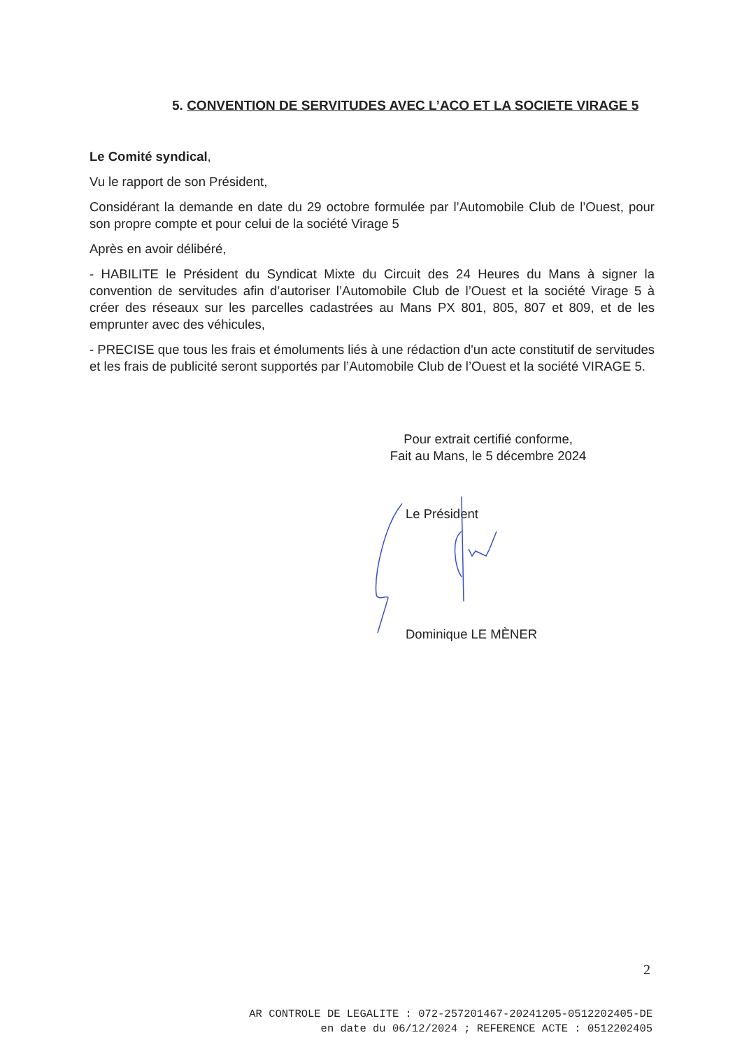5. CONVENTION DE SERVITUDES AVEC L’ACO ET LA SOCIETE VIRAGE 5
Le Comité syndical,
Vu le rapport de son Président,
Considérant la demande en date du 29 octobre formulée par l’Automobile Club de l’Ouest, pour son propre compte et pour celui de la société Virage 5
Après en avoir délibéré,
- HABILITE le Président du Syndicat Mixte du Circuit des 24 Heures du Mans à signer la convention de servitudes afin d’autoriser l’Automobile Club de l’Ouest et la société Virage 5 à créer des réseaux sur les parcelles cadastrées au Mans PX 801, 805, 807 et 809, et de les emprunter avec des véhicules,
- PRECISE que tous les frais et émoluments liés à une rédaction d'un acte constitutif de servitudes et les frais de publicité seront supportés par l’Automobile Club de l’Ouest et la société VIRAGE 5.
Pour extrait certifié conforme,
Fait au Mans, le 5 décembre 2024
Le Président
Dominique LE MÈNER
2
AR CONTROLE DE LEGALITE : 072-257201467-20241205-0512202405-DE
en date du 06/12/2024 ; REFERENCE ACTE : 0512202405